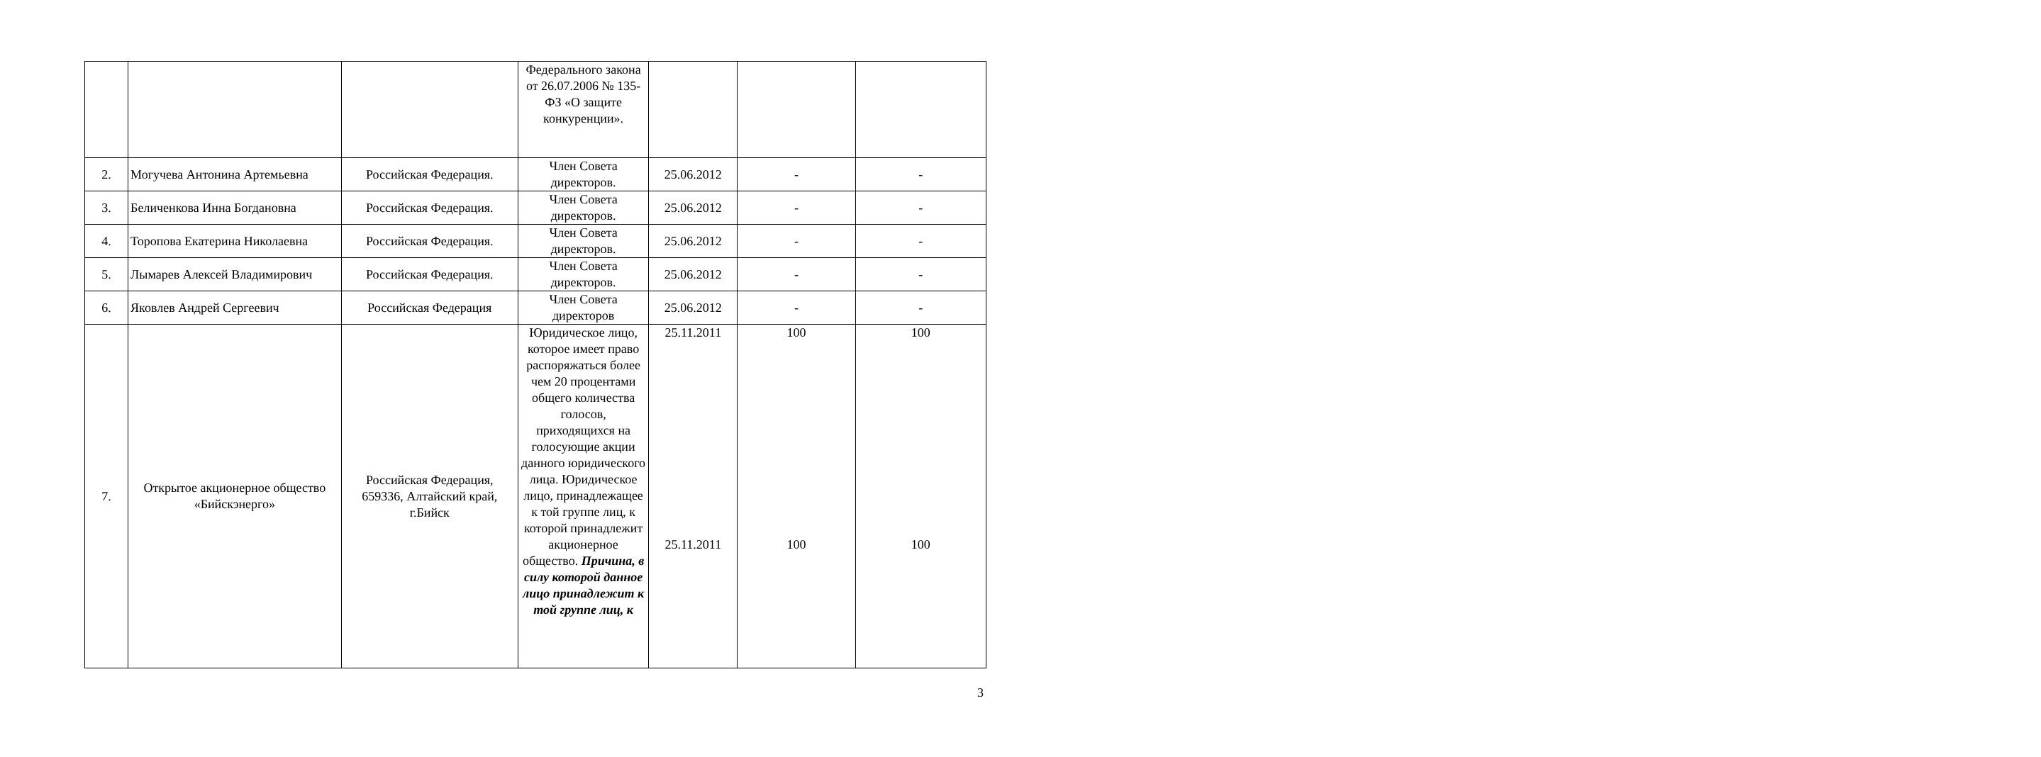| | | | Федерального закона от 26.07.2006 № 135-ФЗ «О защите конкуренции». | | | |
| 2. | Могучева Антонина Артемьевна | Российская Федерация. | Член Совета директоров. | 25.06.2012 | - | - |
| 3. | Беличенкова Инна Богдановна | Российская Федерация. | Член Совета директоров. | 25.06.2012 | - | - |
| 4. | Торопова Екатерина Николаевна | Российская Федерация. | Член Совета директоров. | 25.06.2012 | - | - |
| 5. | Лымарев Алексей Владимирович | Российская Федерация. | Член Совета директоров. | 25.06.2012 | - | - |
| 6. | Яковлев Андрей Сергеевич | Российская Федерация | Член Совета директоров | 25.06.2012 | - | - |
| 7. | Открытое акционерное общество «Бийскэнерго» | Российская Федерация, 659336, Алтайский край, г.Бийск | Юридическое лицо, которое имеет право распоряжаться более чем 20 процентами общего количества голосов, приходящихся на голосующие акции данного юридического лица. Юридическое лицо, принадлежащее к той группе лиц, к которой принадлежит акционерное общество. Причина, в силу которой данное лицо принадлежит к той группе лиц, к | 25.11.2011 25.11.2011 | 100 100 | 100 100 |
3